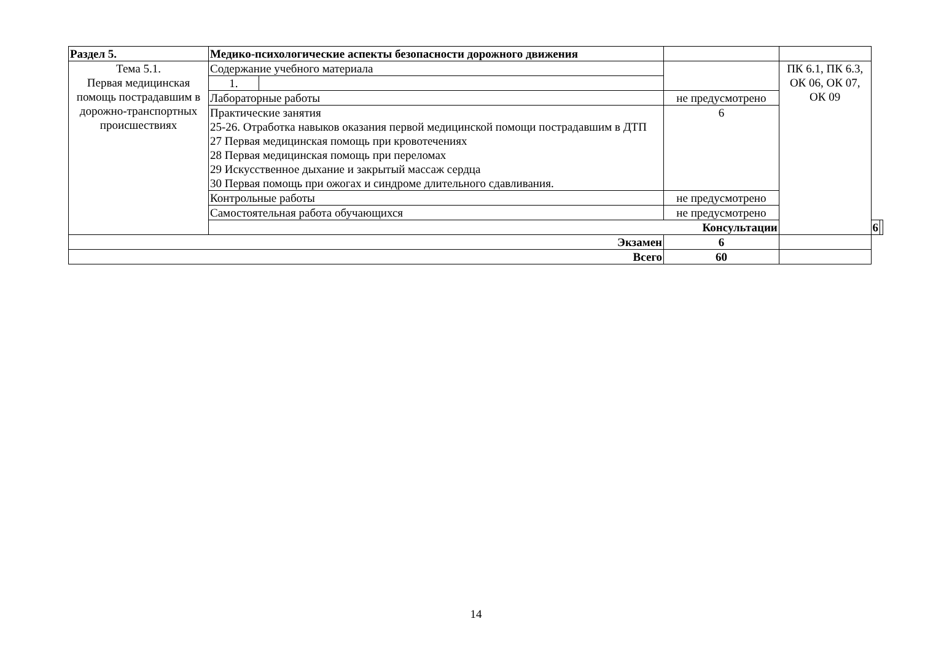| Раздел 5. | Медико-психологические аспекты безопасности дорожного движения | | | | | |
| Тема 5.1. Первая медицинская помощь пострадавшим в дорожно-транспортных происшествиях | Содержание учебного материала | | | ПК 6.1, ПК 6.3, ОК 06, ОК 07, ОК 09 | | |
| | 1. | | | | | |
| | Лабораторные работы | | не предусмотрено | | | |
| | Практические занятия 25-26. Отработка навыков оказания первой медицинской помощи пострадавшим в ДТП 27 Первая медицинская помощь при кровотечениях 28 Первая медицинская помощь при переломах 29 Искусственное дыхание и закрытый массаж сердца 30 Первая помощь при ожогах и синдроме длительного сдавливания. | | 6 | | | |
| | Контрольные работы | | не предусмотрено | | | |
| | Самостоятельная работа обучающихся | | не предусмотрено | | | |
| | Консультации | | | | 6 | |
| Экзамен | | | 6 | | | |
| Всего | | | 60 | | | |
14